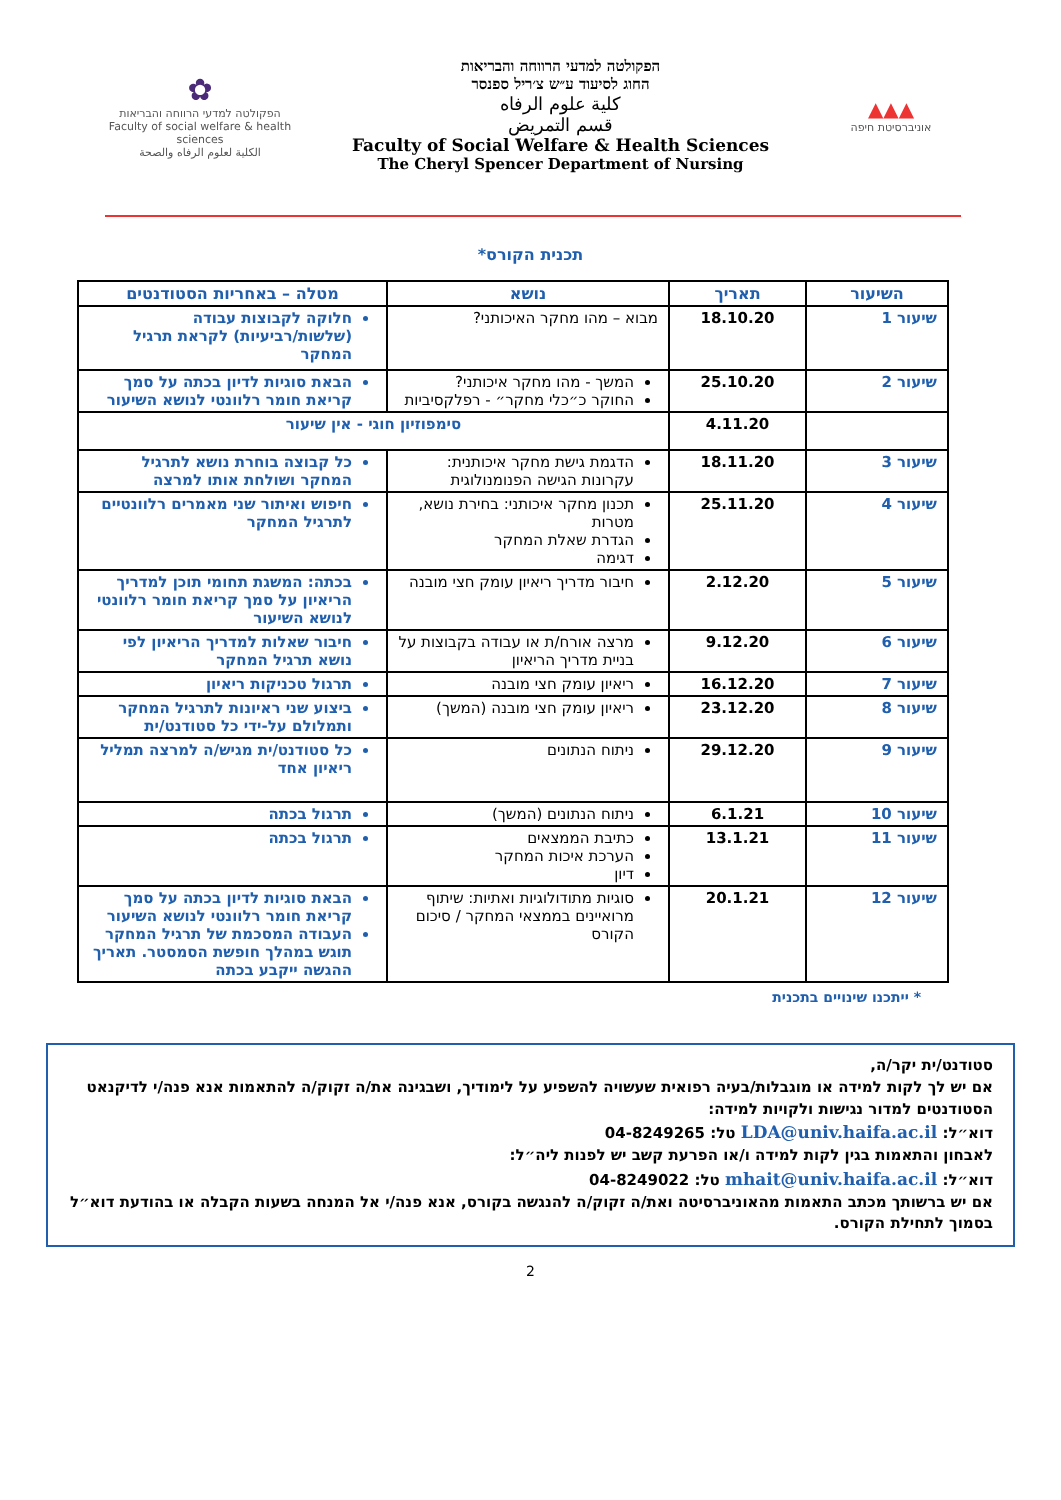▲▲▲
אוניברסיטת חיפה
הפקולטה למדעי הרווחה והבריאות
החוג לסיעוד ע״ש צ׳ריל ספנסר
كلية علوم الرفاه
قسم التمريض
Faculty of Social Welfare & Health Sciences
The Cheryl Spencer Department of Nursing
✿
הפקולטה למדעי הרווחה והבריאות
Faculty of social welfare & health sciences
الكلية لعلوم الرفاه والصحة
תכנית הקורס*
| השיעור | תאריך | נושא | מטלה – באחריות הסטודנטים |
| --- | --- | --- | --- |
| שיעור 1 | 18.10.20 | מבוא – מהו מחקר האיכותני? | חלוקה לקבוצות עבודה (שלשות/רביעיות) לקראת תרגיל המחקר |
| שיעור 2 | 25.10.20 | המשך - מהו מחקר איכותני? החוקר כ״כלי מחקר״ - רפלקסיביות | הבאת סוגיות לדיון בכתה על סמך קריאת חומר רלוונטי לנושא השיעור |
| | 4.11.20 | סימפוזיון חוגי - אין שיעור | |
| שיעור 3 | 18.11.20 | הדגמת גישת מחקר איכותנית: עקרונות הגישה הפנומנולוגית | כל קבוצה בוחרת נושא לתרגיל המחקר ושולחת אותו למרצה |
| שיעור 4 | 25.11.20 | תכנון מחקר איכותני: בחירת נושא, מטרות הגדרת שאלת המחקר דגימה | חיפוש ואיתור שני מאמרים רלוונטיים לתרגיל המחקר |
| שיעור 5 | 2.12.20 | חיבור מדריך ריאיון עומק חצי מובנה | בכתה: המשגת תחומי תוכן למדריך הריאיון על סמך קריאת חומר רלוונטי לנושא השיעור |
| שיעור 6 | 9.12.20 | מרצה אורח/ת או עבודה בקבוצות על בניית מדריך הריאיון | חיבור שאלות למדריך הריאיון לפי נושא תרגיל המחקר |
| שיעור 7 | 16.12.20 | ריאיון עומק חצי מובנה | תרגול טכניקות ריאיון |
| שיעור 8 | 23.12.20 | ריאיון עומק חצי מובנה (המשך) | ביצוע שני ראיונות לתרגיל המחקר ותמלולם על-ידי כל סטודנט/ית |
| שיעור 9 | 29.12.20 | ניתוח הנתונים | כל סטודנט/ית מגיש/ה למרצה תמליל ריאיון אחד |
| שיעור 10 | 6.1.21 | ניתוח הנתונים (המשך) | תרגול בכתה |
| שיעור 11 | 13.1.21 | כתיבת הממצאים הערכת איכות המחקר דיון | תרגול בכתה |
| שיעור 12 | 20.1.21 | סוגיות מתודולוגיות ואתיות: שיתוף מרואיינים בממצאי המחקר / סיכום הקורס | הבאת סוגיות לדיון בכתה על סמך קריאת חומר רלוונטי לנושא השיעור העבודה המסכמת של תרגיל המחקר תוגש במהלך חופשת הסמסטר. תאריך ההגשה ייקבע בכתה |
* ייתכנו שינויים בתכנית
סטודנט/ית יקר/ה,
אם יש לך לקות למידה או מוגבלות/בעיה רפואית שעשויה להשפיע על לימודיך, ושבגינה את/ה זקוק/ה להתאמות אנא פנה/י לדיקנאט הסטודנטים למדור נגישות ולקויות למידה:
דוא״ל: LDA@univ.haifa.ac.il טל: 04-8249265
לאבחון והתאמות בגין לקות למידה ו/או הפרעת קשב יש לפנות ליה״ל:
דוא״ל: mhait@univ.haifa.ac.il טל: 04-8249022
אם יש ברשותך מכתב התאמות מהאוניברסיטה ואת/ה זקוק/ה להנגשה בקורס, אנא פנה/י אל המנחה בשעות הקבלה או בהודעת דוא״ל בסמוך לתחילת הקורס.
2